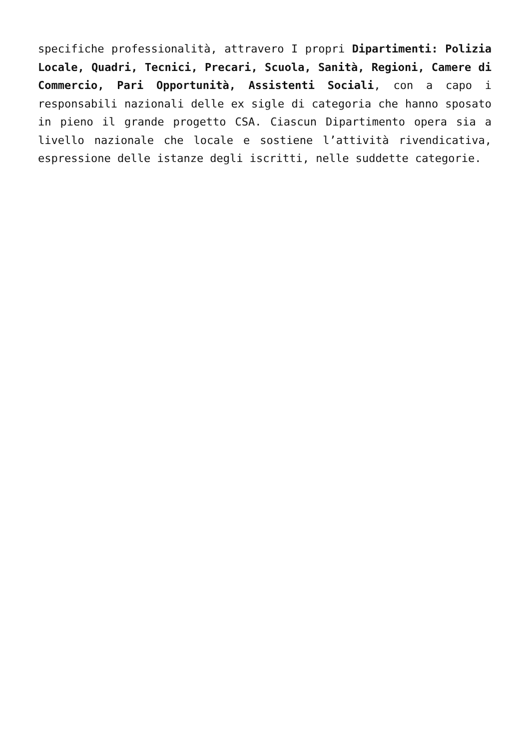specifiche professionalità, attravero I propri Dipartimenti: Polizia Locale, Quadri, Tecnici, Precari, Scuola, Sanità, Regioni, Camere di Commercio, Pari Opportunità, Assistenti Sociali, con a capo i responsabili nazionali delle ex sigle di categoria che hanno sposato in pieno il grande progetto CSA. Ciascun Dipartimento opera sia a livello nazionale che locale e sostiene l’attività rivendicativa, espressione delle istanze degli iscritti, nelle suddette categorie.